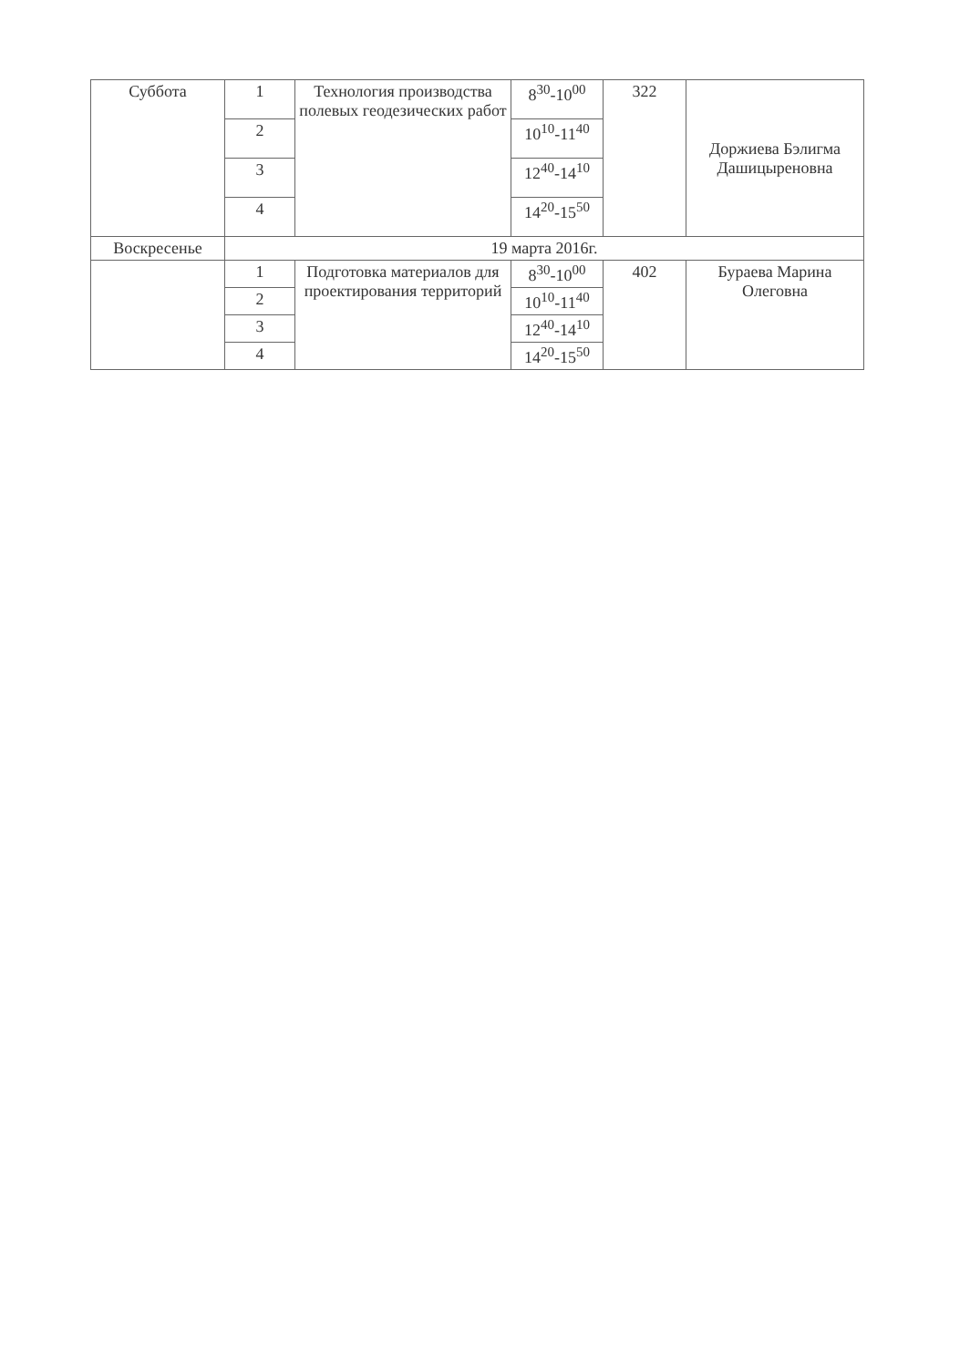| Суббота | 1 | Технология производства полевых геодезических работ | 8<sup>30</sup>-10<sup>00</sup> | 322 | Доржиева Бэлигма Дашицыреновна |
| | 2 | | 10<sup>10</sup>-11<sup>40</sup> | | |
| | 3 | | 12<sup>40</sup>-14<sup>10</sup> | | |
| | 4 | | 14<sup>20</sup>-15<sup>50</sup> | | |
| Воскресенье | 19 марта 2016г. | | | | |
| | 1 | Подготовка материалов для проектирования территорий | 8<sup>30</sup>-10<sup>00</sup> | 402 | Бураева Марина Олеговна |
| | 2 | | 10<sup>10</sup>-11<sup>40</sup> | | |
| | 3 | | 12<sup>40</sup>-14<sup>10</sup> | | |
| | 4 | | 14<sup>20</sup>-15<sup>50</sup> | | |